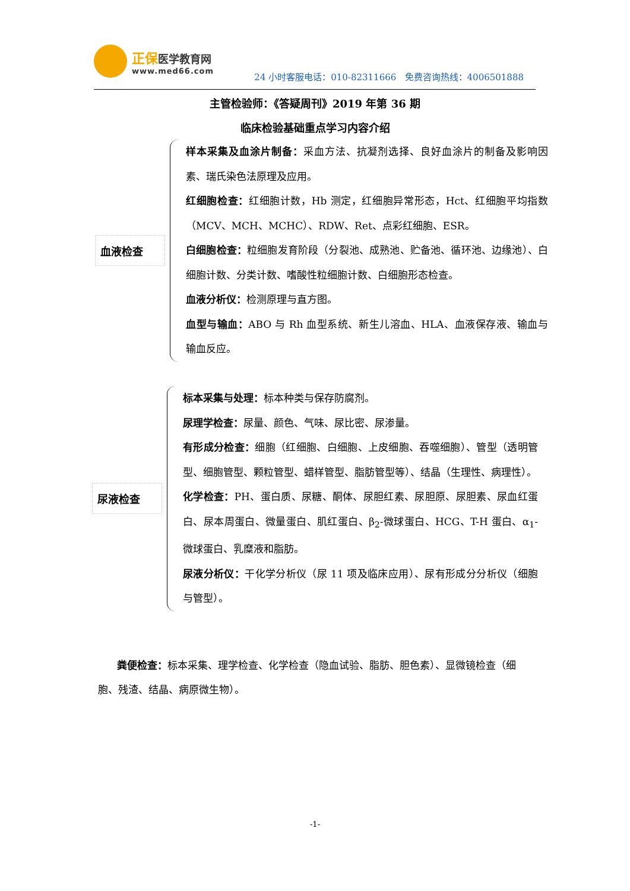正保医学教育网
www.med66.com
24 小时客服电话：010-82311666 免费咨询热线：4006501888
主管检验师：《答疑周刊》2019 年第 36 期
临床检验基础重点学习内容介绍
血液检查
样本采集及血涂片制备：采血方法、抗凝剂选择、良好血涂片的制备及影响因素、瑞氏染色法原理及应用。
红细胞检查：红细胞计数，Hb 测定，红细胞异常形态，Hct、红细胞平均指数（MCV、MCH、MCHC）、RDW、Ret、点彩红细胞、ESR。
白细胞检查：粒细胞发育阶段（分裂池、成熟池、贮备池、循环池、边缘池）、白细胞计数、分类计数、嗜酸性粒细胞计数、白细胞形态检查。
血液分析仪：检测原理与直方图。
血型与输血：ABO 与 Rh 血型系统、新生儿溶血、HLA、血液保存液、输血与输血反应。
尿液检查
标本采集与处理：标本种类与保存防腐剂。
尿理学检查：尿量、颜色、气味、尿比密、尿渗量。
有形成分检查：细胞（红细胞、白细胞、上皮细胞、吞噬细胞）、管型（透明管型、细胞管型、颗粒管型、蜡样管型、脂肪管型等）、结晶（生理性、病理性）。
化学检查：PH、蛋白质、尿糖、酮体、尿胆红素、尿胆原、尿胆素、尿血红蛋白、尿本周蛋白、微量蛋白、肌红蛋白、β<sub>2</sub>-微球蛋白、HCG、T-H 蛋白、α<sub>1</sub>-微球蛋白、乳糜液和脂肪。
尿液分析仪：干化学分析仪（尿 11 项及临床应用）、尿有形成分分析仪（细胞与管型）。
粪便检查：标本采集、理学检查、化学检查（隐血试验、脂肪、胆色素）、显微镜检查（细胞、残渣、结晶、病原微生物）。
-1-